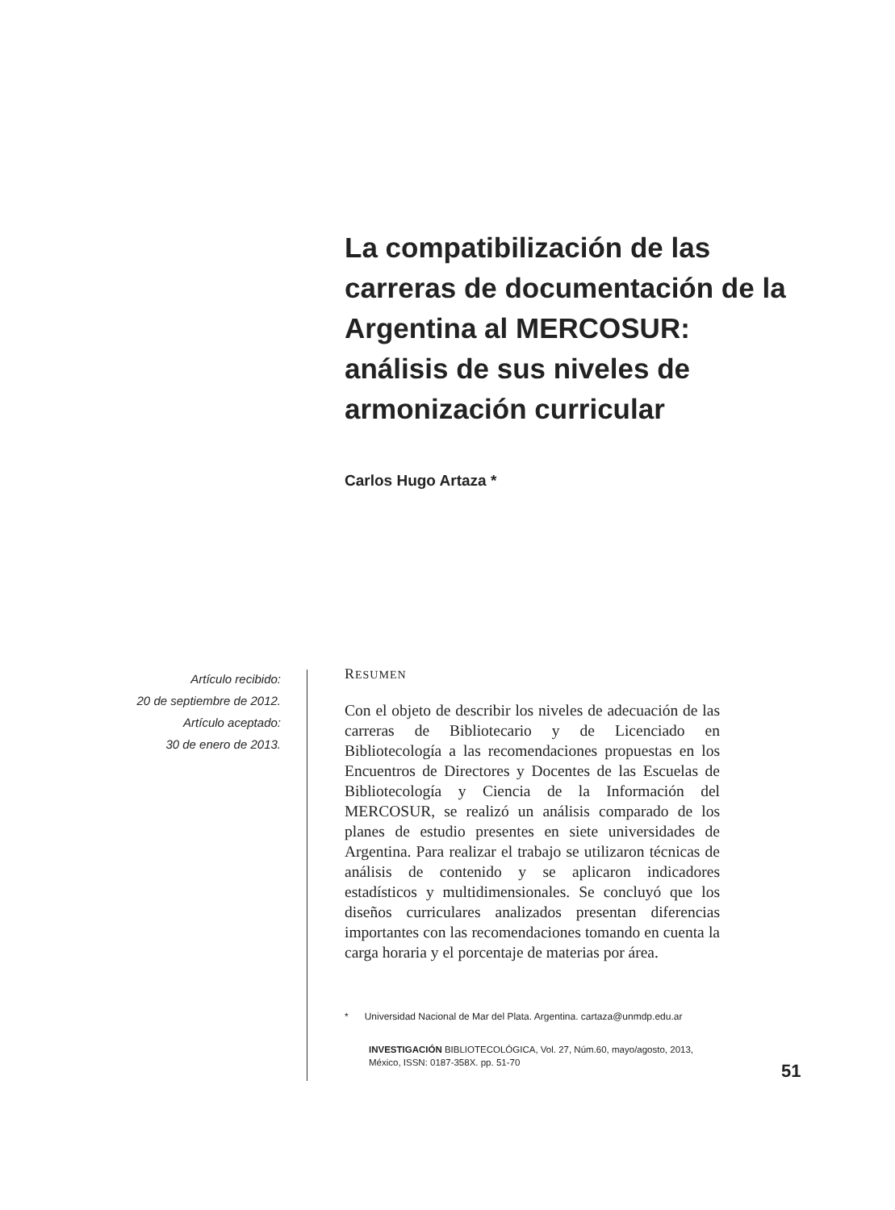La compatibilización de las carreras de documentación de la Argentina al MERCOSUR: análisis de sus niveles de armonización curricular
Carlos Hugo Artaza *
Artículo recibido:
20 de septiembre de 2012.
Artículo aceptado:
30 de enero de 2013.
RESUMEN
Con el objeto de describir los niveles de adecuación de las carreras de Bibliotecario y de Licenciado en Bibliotecología a las recomendaciones propuestas en los Encuentros de Directores y Docentes de las Escuelas de Bibliotecología y Ciencia de la Información del MERCOSUR, se realizó un análisis comparado de los planes de estudio presentes en siete universidades de Argentina. Para realizar el trabajo se utilizaron técnicas de análisis de contenido y se aplicaron indicadores estadísticos y multidimensionales. Se concluyó que los diseños curriculares analizados presentan diferencias importantes con las recomendaciones tomando en cuenta la carga horaria y el porcentaje de materias por área.
* Universidad Nacional de Mar del Plata. Argentina. cartaza@unmdp.edu.ar
INVESTIGACIÓN BIBLIOTECOLÓGICA, Vol. 27, Núm.60, mayo/agosto, 2013, México, ISSN: 0187-358X. pp. 51-70
51